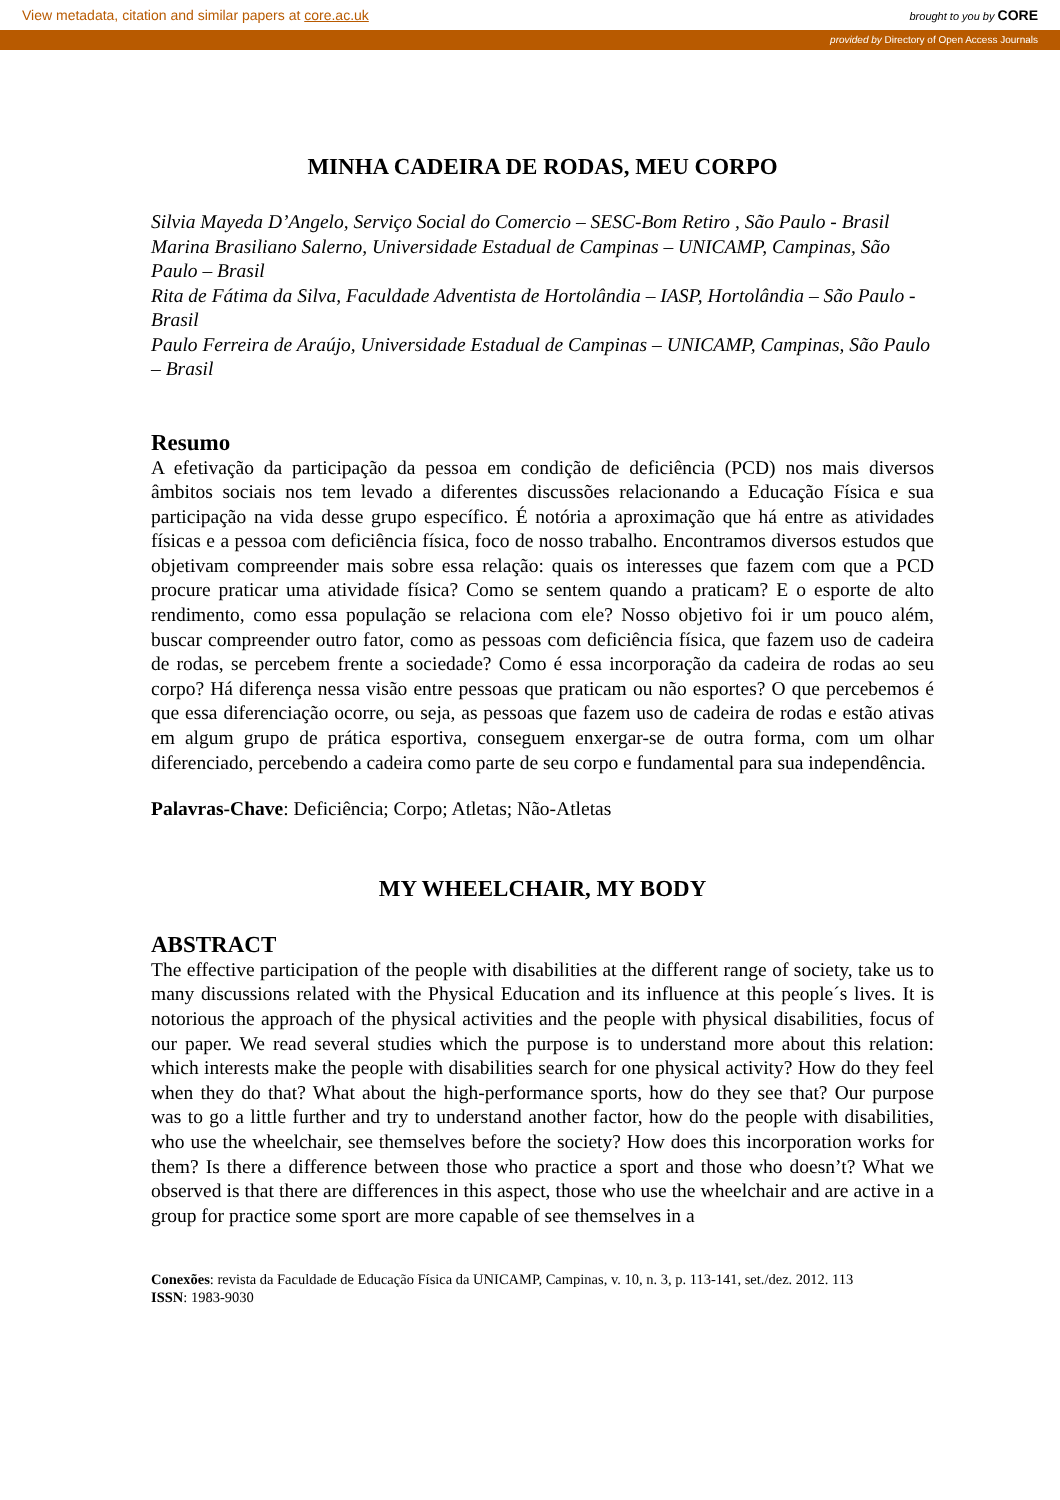View metadata, citation and similar papers at core.ac.uk brought to you by CORE
provided by Directory of Open Access Journals
MINHA CADEIRA DE RODAS, MEU CORPO
Silvia Mayeda D’Angelo, Serviço Social do Comercio – SESC-Bom Retiro , São Paulo - Brasil
Marina Brasiliano Salerno, Universidade Estadual de Campinas – UNICAMP, Campinas, São Paulo – Brasil
Rita de Fátima da Silva, Faculdade Adventista de Hortolândia – IASP, Hortolândia – São Paulo - Brasil
Paulo Ferreira de Araújo, Universidade Estadual de Campinas – UNICAMP, Campinas, São Paulo – Brasil
Resumo
A efetivação da participação da pessoa em condição de deficiência (PCD) nos mais diversos âmbitos sociais nos tem levado a diferentes discussões relacionando a Educação Física e sua participação na vida desse grupo específico. É notória a aproximação que há entre as atividades físicas e a pessoa com deficiência física, foco de nosso trabalho. Encontramos diversos estudos que objetivam compreender mais sobre essa relação: quais os interesses que fazem com que a PCD procure praticar uma atividade física? Como se sentem quando a praticam? E o esporte de alto rendimento, como essa população se relaciona com ele? Nosso objetivo foi ir um pouco além, buscar compreender outro fator, como as pessoas com deficiência física, que fazem uso de cadeira de rodas, se percebem frente a sociedade? Como é essa incorporação da cadeira de rodas ao seu corpo? Há diferença nessa visão entre pessoas que praticam ou não esportes? O que percebemos é que essa diferenciação ocorre, ou seja, as pessoas que fazem uso de cadeira de rodas e estão ativas em algum grupo de prática esportiva, conseguem enxergar-se de outra forma, com um olhar diferenciado, percebendo a cadeira como parte de seu corpo e fundamental para sua independência.
Palavras-Chave: Deficiência; Corpo; Atletas; Não-Atletas
MY WHEELCHAIR, MY BODY
ABSTRACT
The effective participation of the people with disabilities at the different range of society, take us to many discussions related with the Physical Education and its influence at this people´s lives. It is notorious the approach of the physical activities and the people with physical disabilities, focus of our paper. We read several studies which the purpose is to understand more about this relation: which interests make the people with disabilities search for one physical activity? How do they feel when they do that? What about the high-performance sports, how do they see that? Our purpose was to go a little further and try to understand another factor, how do the people with disabilities, who use the wheelchair, see themselves before the society? How does this incorporation works for them? Is there a difference between those who practice a sport and those who doesn’t? What we observed is that there are differences in this aspect, those who use the wheelchair and are active in a group for practice some sport are more capable of see themselves in a
Conexões: revista da Faculdade de Educação Física da UNICAMP, Campinas, v. 10, n. 3, p. 113-141, set./dez. 2012. 113
ISSN: 1983-9030